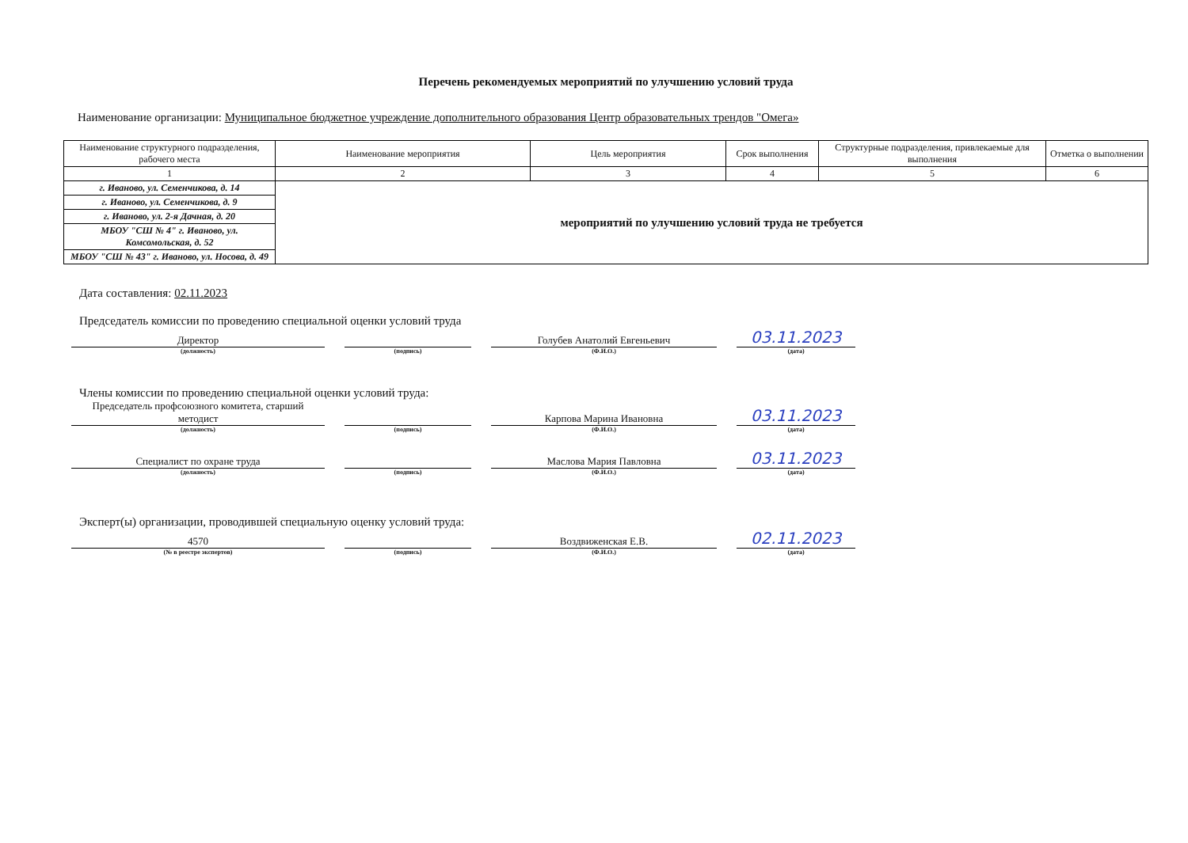Перечень рекомендуемых мероприятий по улучшению условий труда
Наименование организации: Муниципальное бюджетное учреждение дополнительного образования Центр образовательных трендов "Омега»
| Наименование структурного подразделения, рабочего места | Наименование мероприятия | Цель мероприятия | Срок выполнения | Структурные подразделения, привлекаемые для выполнения | Отметка о выполнении |
| --- | --- | --- | --- | --- | --- |
| 1 | 2 | 3 | 4 | 5 | 6 |
| г. Иваново, ул. Семенчикова, д. 14 | мероприятий по улучшению условий труда не требуется | | | | |
| г. Иваново, ул. Семенчикова, д. 9 | | | | | |
| г. Иваново, ул. 2-я Дачная, д. 20 | | | | | |
| МБОУ "СШ № 4" г. Иваново, ул. Комсомольская, д. 52 | | | | | |
| МБОУ "СШ № 43" г. Иваново, ул. Носова, д. 49 | | | | | |
Дата составления: 02.11.2023
Председатель комиссии по проведению специальной оценки условий труда
Директор
Голубев Анатолий Евгеньевич
03.11.2023
(должность) (подпись) (Ф.И.О.) (дата)
Члены комиссии по проведению специальной оценки условий труда:
Председатель профсоюзного комитета, старший методист
Карпова Марина Ивановна
03.11.2023
(должность) (подпись) (Ф.И.О.) (дата)
Специалист по охране труда
Маслова Мария Павловна
03.11.2023
(должность) (подпись) (Ф.И.О.) (дата)
Эксперт(ы) организации, проводившей специальную оценку условий труда:
4570
Воздвиженская Е.В.
02.11.2023
(№ в реестре экспертов) (подпись) (Ф.И.О.) (дата)